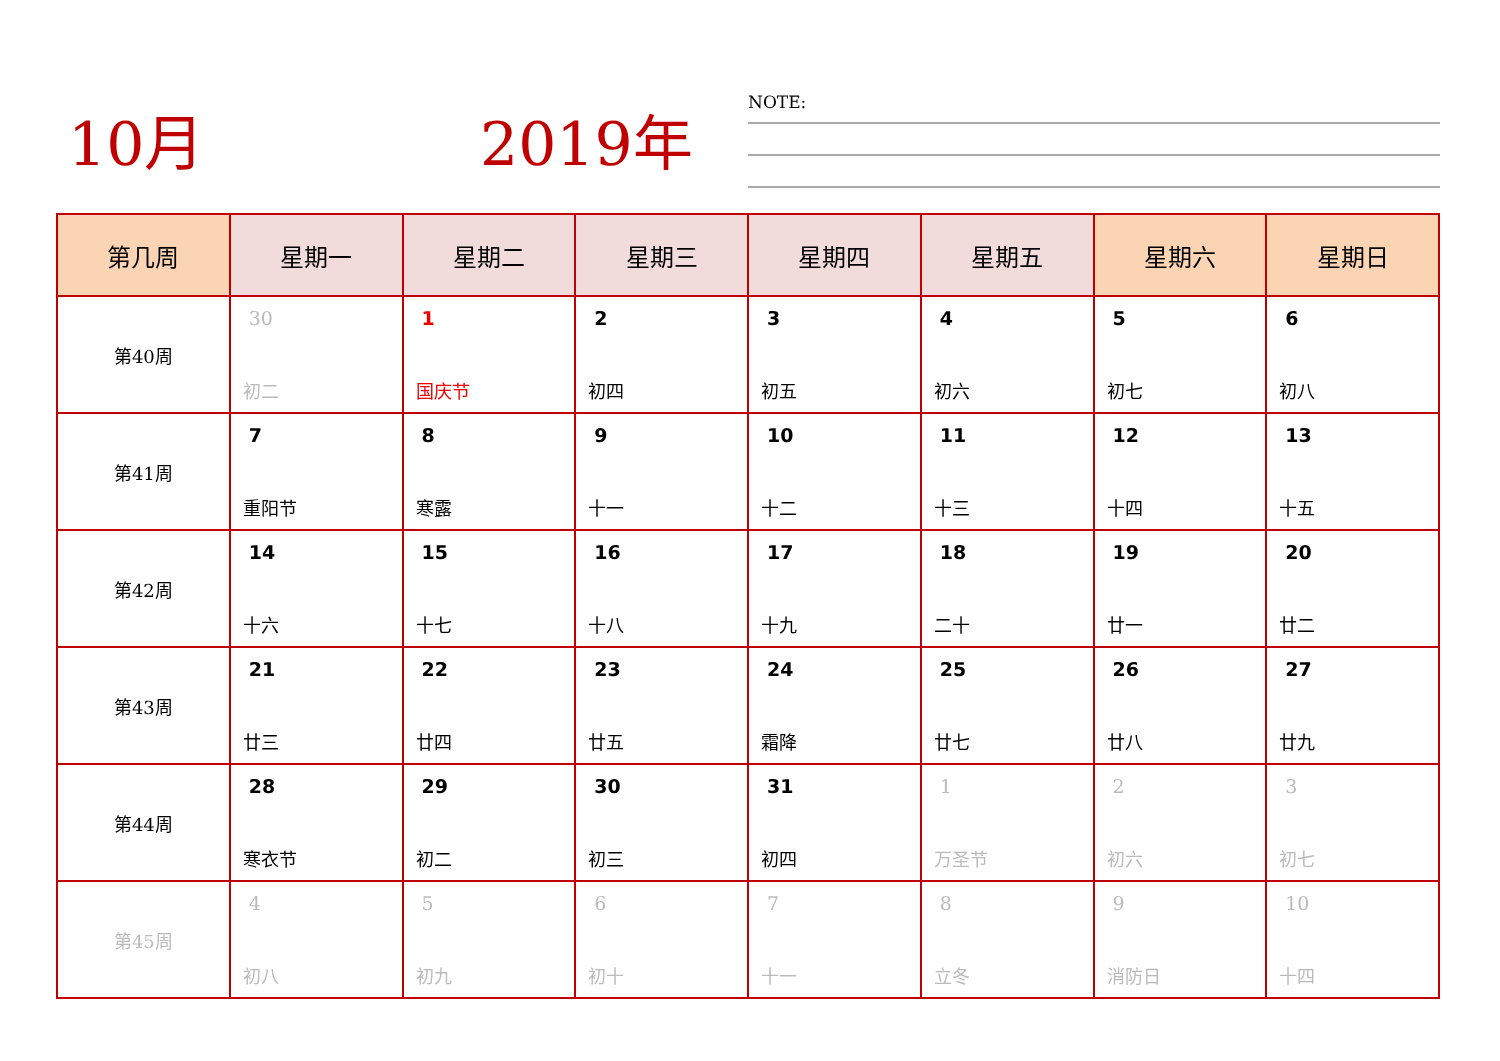10月 2019年 NOTE:
| 第几周 | 星期一 | 星期二 | 星期三 | 星期四 | 星期五 | 星期六 | 星期日 |
| --- | --- | --- | --- | --- | --- | --- | --- |
| 第40周 | 30 初二 | 1 国庆节 | 2 初四 | 3 初五 | 4 初六 | 5 初七 | 6 初八 |
| 第41周 | 7 重阳节 | 8 寒露 | 9 十一 | 10 十二 | 11 十三 | 12 十四 | 13 十五 |
| 第42周 | 14 十六 | 15 十七 | 16 十八 | 17 十九 | 18 二十 | 19 廿一 | 20 廿二 |
| 第43周 | 21 廿三 | 22 廿四 | 23 廿五 | 24 霜降 | 25 廿七 | 26 廿八 | 27 廿九 |
| 第44周 | 28 寒衣节 | 29 初二 | 30 初三 | 31 初四 | 1 万圣节 | 2 初六 | 3 初七 |
| 第45周 | 4 初八 | 5 初九 | 6 初十 | 7 十一 | 8 立冬 | 9 消防日 | 10 十四 |